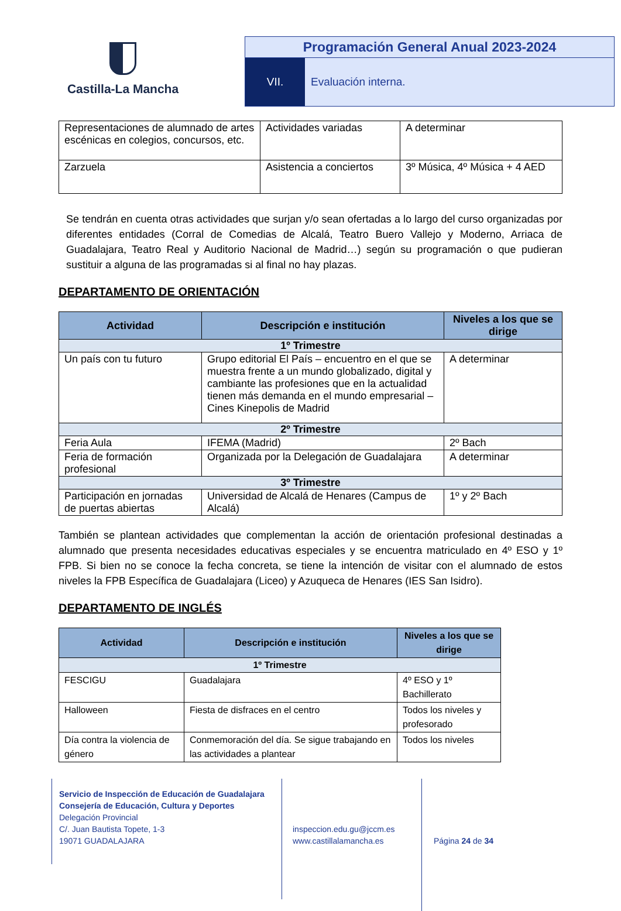Castilla-La Mancha
Programación General Anual 2023-2024
VII. Evaluación interna.
| Representaciones de alumnado de artes escénicas en colegios, concursos, etc. | Actividades variadas | A determinar |
| Zarzuela | Asistencia a conciertos | 3º Música, 4º Música + 4 AED |
Se tendrán en cuenta otras actividades que surjan y/o sean ofertadas a lo largo del curso organizadas por diferentes entidades (Corral de Comedias de Alcalá, Teatro Buero Vallejo y Moderno, Arriaca de Guadalajara, Teatro Real y Auditorio Nacional de Madrid…) según su programación o que pudieran sustituir a alguna de las programadas si al final no hay plazas.
DEPARTAMENTO DE ORIENTACIÓN
| Actividad | Descripción e institución | Niveles a los que se dirige |
| --- | --- | --- |
| 1º Trimestre | | |
| Un país con tu futuro | Grupo editorial El País – encuentro en el que se muestra frente a un mundo globalizado, digital y cambiante las profesiones que en la actualidad tienen más demanda en el mundo empresarial – Cines Kinepolis de Madrid | A determinar |
| 2º Trimestre | | |
| Feria Aula | IFEMA (Madrid) | 2º Bach |
| Feria de formación profesional | Organizada por la Delegación de Guadalajara | A determinar |
| 3º Trimestre | | |
| Participación en jornadas de puertas abiertas | Universidad de Alcalá de Henares (Campus de Alcalá) | 1º y 2º Bach |
También se plantean actividades que complementan la acción de orientación profesional destinadas a alumnado que presenta necesidades educativas especiales y se encuentra matriculado en 4º ESO y 1º FPB. Si bien no se conoce la fecha concreta, se tiene la intención de visitar con el alumnado de estos niveles la FPB Específica de Guadalajara (Liceo) y Azuqueca de Henares (IES San Isidro).
DEPARTAMENTO DE INGLÉS
| Actividad | Descripción e institución | Niveles a los que se dirige |
| --- | --- | --- |
| 1º Trimestre | | |
| FESCIGU | Guadalajara | 4º ESO y 1º Bachillerato |
| Halloween | Fiesta de disfraces en el centro | Todos los niveles y profesorado |
| Día contra la violencia de género | Conmemoración del día. Se sigue trabajando en las actividades a plantear | Todos los niveles |
Servicio de Inspección de Educación de Guadalajara
Consejería de Educación, Cultura y Deportes
Delegación Provincial
C/. Juan Bautista Topete, 1-3
19071 GUADALAJARA
inspeccion.edu.gu@jccm.es
www.castillalamancha.es
Página 24 de 34